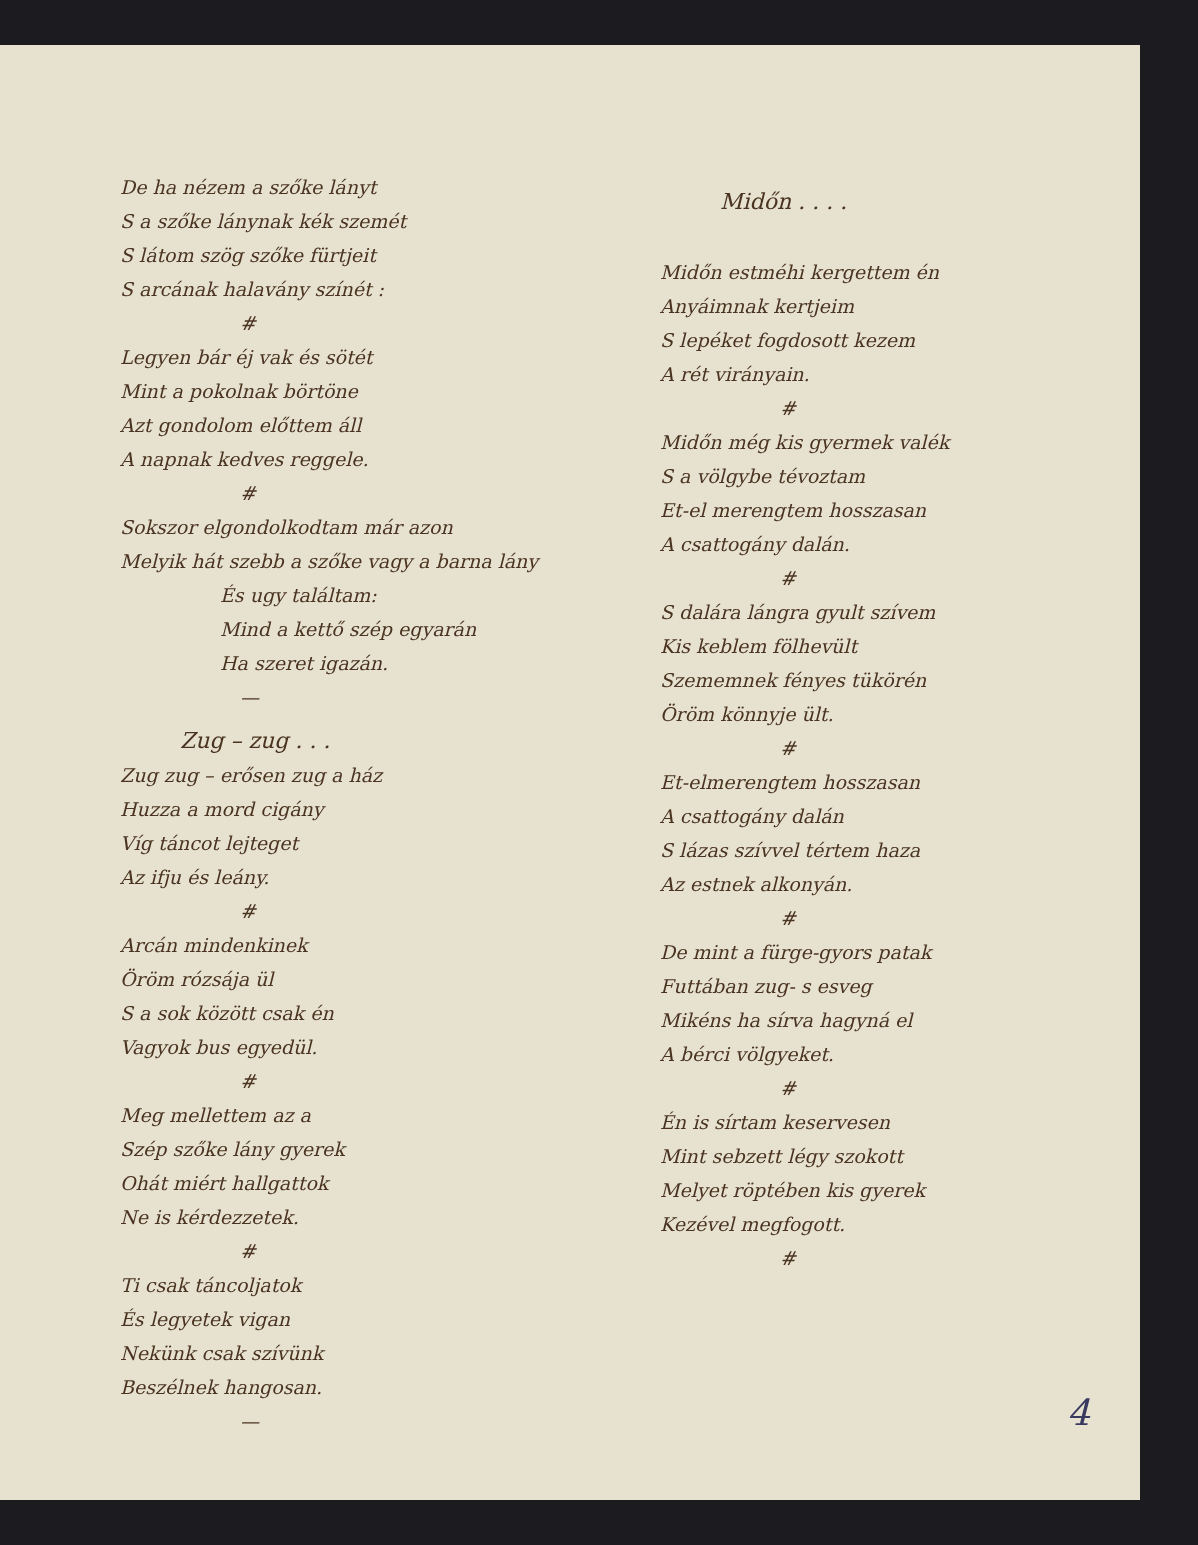De ha nézem a szőke lányt
S a szőke lánynak kék szemét
S látom szög szőke fürtjeit
S arcának halavány színét :
#
Legyen bár éj vak és sötét
Mint a pokolnak börtöne
Azt gondolom előttem áll
A napnak kedves reggele.
#
Sokszor elgondolkodtam már azon
Melyik hát szebb a szőke vagy a barna lány
És ugy találtam:
Mind a kettő szép egyarán
Ha szeret igazán.
—
Zug – zug . . .
Zug zug – erősen zug a ház
Huzza a mord cigány
Víg táncot lejteget
Az ifju és leány.
#
Arcán mindenkinek
Öröm rózsája ül
S a sok között csak én
Vagyok bus egyedül.
#
Meg mellettem az a
Szép szőke lány gyerek
Ohát miért hallgattok
Ne is kérdezzetek.
#
Ti csak táncoljatok
És legyetek vigan
Nekünk csak szívünk
Beszélnek hangosan.
—
Midőn . . . .
Midőn estméhi kergettem én
Anyáimnak kertjeim
S lepéket fogdosott kezem
A rét virányain.
#
Midőn még kis gyermek valék
S a völgybe tévoztam
Et-el merengtem hosszasan
A csattogány dalán.
#
S dalára lángra gyult szívem
Kis keblem fölhevült
Szememnek fényes tükörén
Öröm könnyje ült.
#
Et-elmerengtem hosszasan
A csattogány dalán
S lázas szívvel tértem haza
Az estnek alkonyán.
#
De mint a fürge-gyors patak
Futtában zug- s esveg
Mikéns ha sírva hagyná el
A bérci völgyeket.
#
Én is sírtam keservesen
Mint sebzett légy szokott
Melyet röptében kis gyerek
Kezével megfogott.
#
4